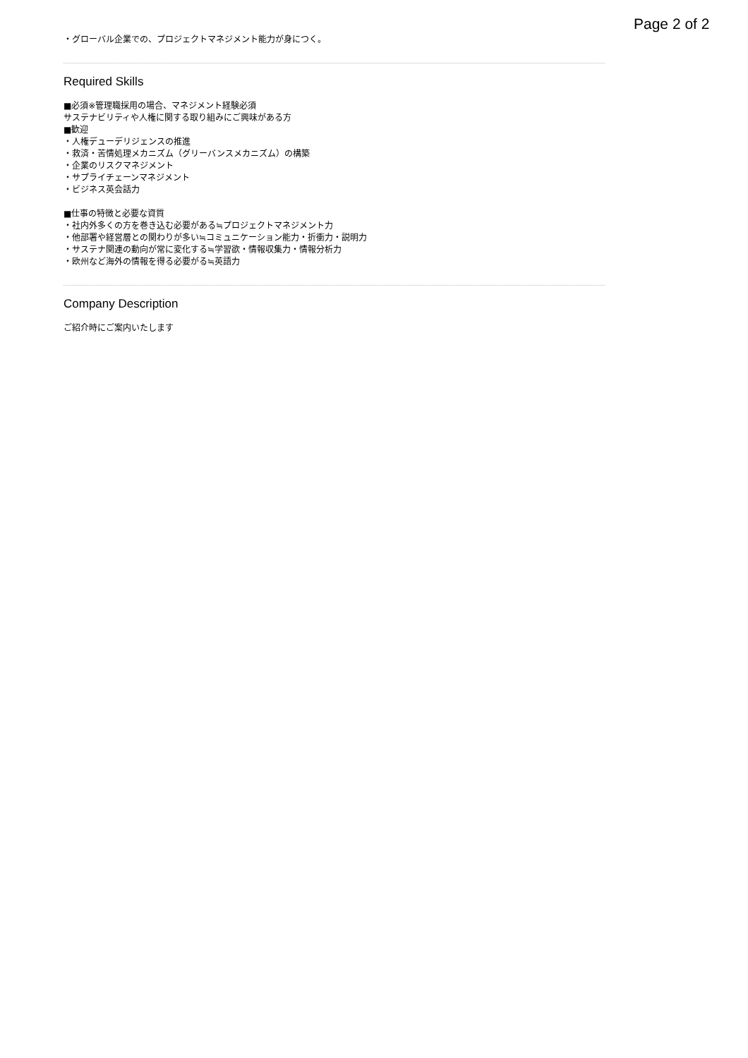Page 2 of 2
・グローバル企業での、プロジェクトマネジメント能力が身につく。
Required Skills
■必須※管理職採用の場合、マネジメント経験必須
サステナビリティや人権に関する取り組みにご興味がある方
■歓迎
・人権デューデリジェンスの推進
・救済・苦情処理メカニズム（グリーバンスメカニズム）の構築
・企業のリスクマネジメント
・サプライチェーンマネジメント
・ビジネス英会話力
■仕事の特徴と必要な資質
・社内外多くの方を巻き込む必要がある≒プロジェクトマネジメント力
・他部署や経営層との関わりが多い≒コミュニケーション能力・折衝力・説明力
・サステナ関連の動向が常に変化する≒学習欲・情報収集力・情報分析力
・欧州など海外の情報を得る必要がる≒英語力
Company Description
ご紹介時にご案内いたします